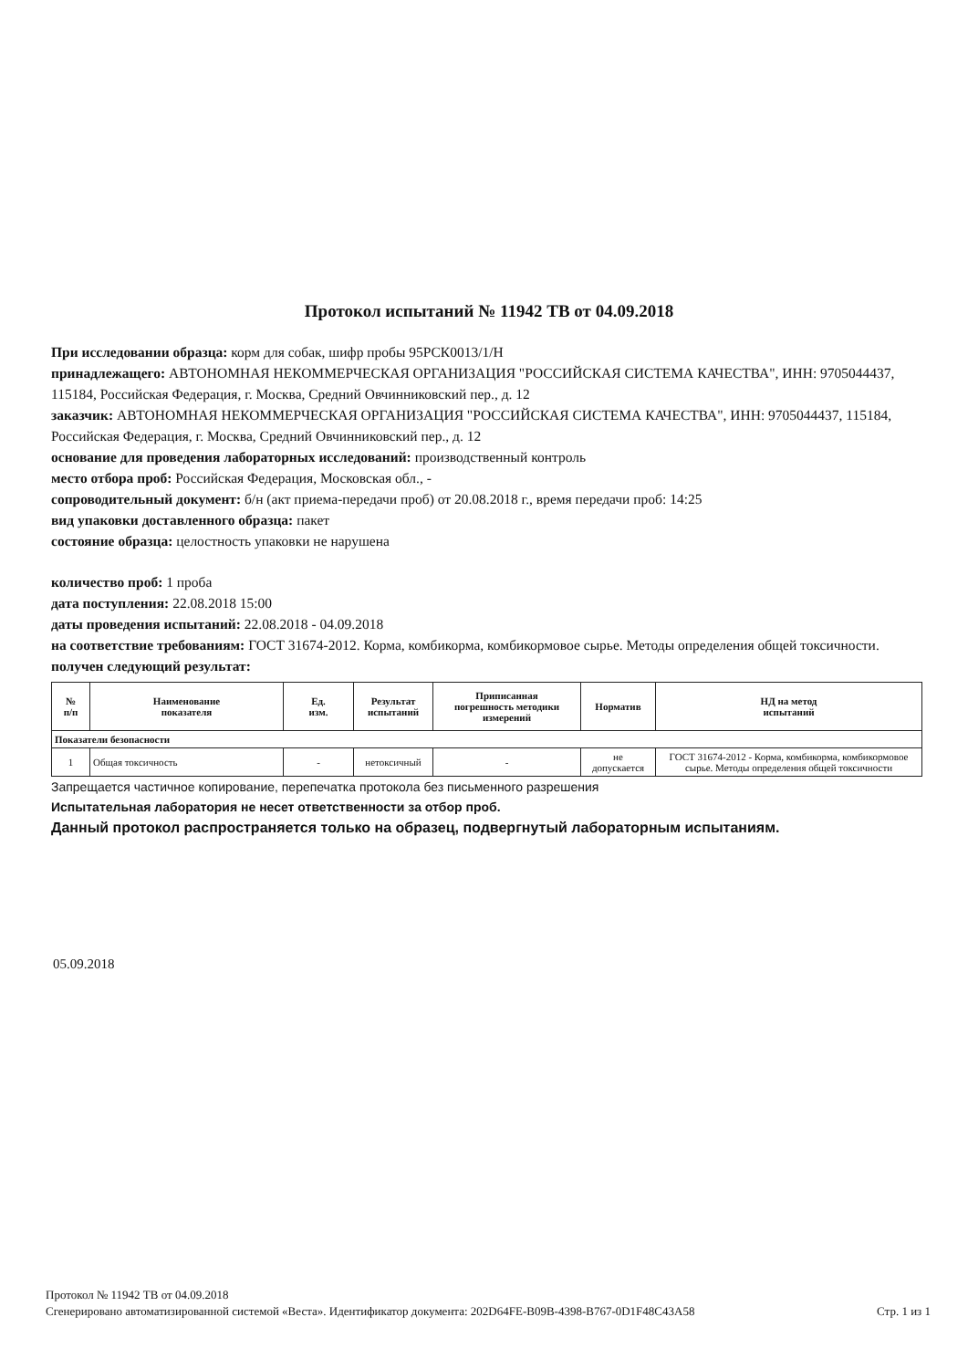Протокол испытаний № 11942 ТВ от 04.09.2018
При исследовании образца: корм для собак, шифр пробы 95РСК0013/1/Н
принадлежащего: АВТОНОМНАЯ НЕКОММЕРЧЕСКАЯ ОРГАНИЗАЦИЯ "РОССИЙСКАЯ СИСТЕМА КАЧЕСТВА", ИНН: 9705044437, 115184, Российская Федерация, г. Москва, Средний Овчинниковский пер., д. 12
заказчик: АВТОНОМНАЯ НЕКОММЕРЧЕСКАЯ ОРГАНИЗАЦИЯ "РОССИЙСКАЯ СИСТЕМА КАЧЕСТВА", ИНН: 9705044437, 115184, Российская Федерация, г. Москва, Средний Овчинниковский пер., д. 12
основание для проведения лабораторных исследований: производственный контроль
место отбора проб: Российская Федерация, Московская обл., -
сопроводительный документ: б/н (акт приема-передачи проб) от 20.08.2018 г., время передачи проб: 14:25
вид упаковки доставленного образца: пакет
состояние образца: целостность упаковки не нарушена
количество проб: 1 проба
дата поступления: 22.08.2018 15:00
даты проведения испытаний: 22.08.2018 - 04.09.2018
на соответствие требованиям: ГОСТ 31674-2012. Корма, комбикорма, комбикормовое сырье. Методы определения общей токсичности.
получен следующий результат:
| № п/п | Наименование показателя | Ед. изм. | Результат испытаний | Приписанная погрешность методики измерений | Норматив | НД на метод испытаний |
| --- | --- | --- | --- | --- | --- | --- |
| Показатели безопасности | | | | | | |
| 1 | Общая токсичность | - | нетоксичный | - | не допускается | ГОСТ 31674-2012 - Корма, комбикорма, комбикормовое сырье. Методы определения общей токсичности |
Запрещается частичное копирование, перепечатка протокола без письменного разрешения
Испытательная лаборатория не несет ответственности за отбор проб.
Данный протокол распространяется только на образец, подвергнутый лабораторным испытаниям.
05.09.2018
Протокол № 11942 ТВ от 04.09.2018
Сгенерировано автоматизированной системой «Веста». Идентификатор документа: 202D64FE-B09B-4398-B767-0D1F48C43A58 Стр. 1 из 1